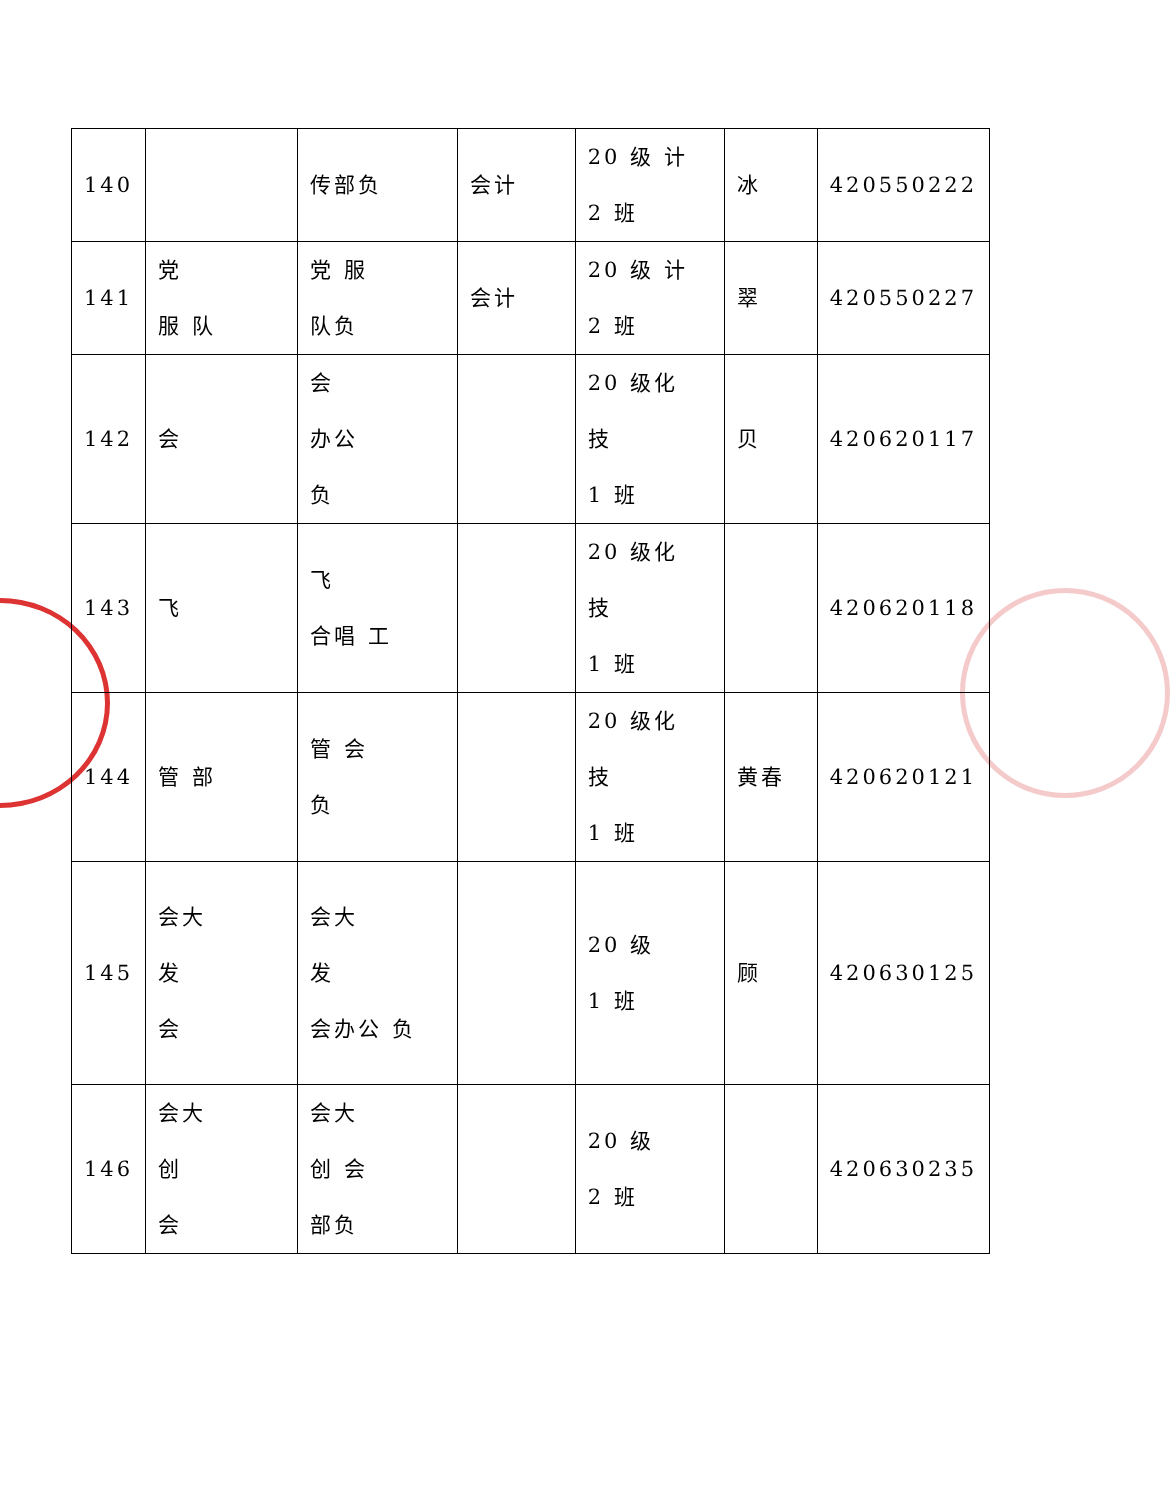| 140 | | 传部负 | 会计 | 20 级 计 2 班 | 冰 | 420550222 |
| 141 | 党 服 队 | 党 服 队负 | 会计 | 20 级 计 2 班 | 翠 | 420550227 |
| 142 | 会 | 会 办公 负 | | 20 级化 技 1 班 | 贝 | 420620117 |
| 143 | 飞 | 飞 合唱 工 | | 20 级化 技 1 班 | | 420620118 |
| 144 | 管 部 | 管 会 负 | | 20 级化 技 1 班 | 黄春 | 420620121 |
| 145 | 会大 发 会 | 会大 发 会办公 负 | | 20 级 1 班 | 顾 | 420630125 |
| 146 | 会大 创 会 | 会大 创 会 部负 | | 20 级 2 班 | | 420630235 |